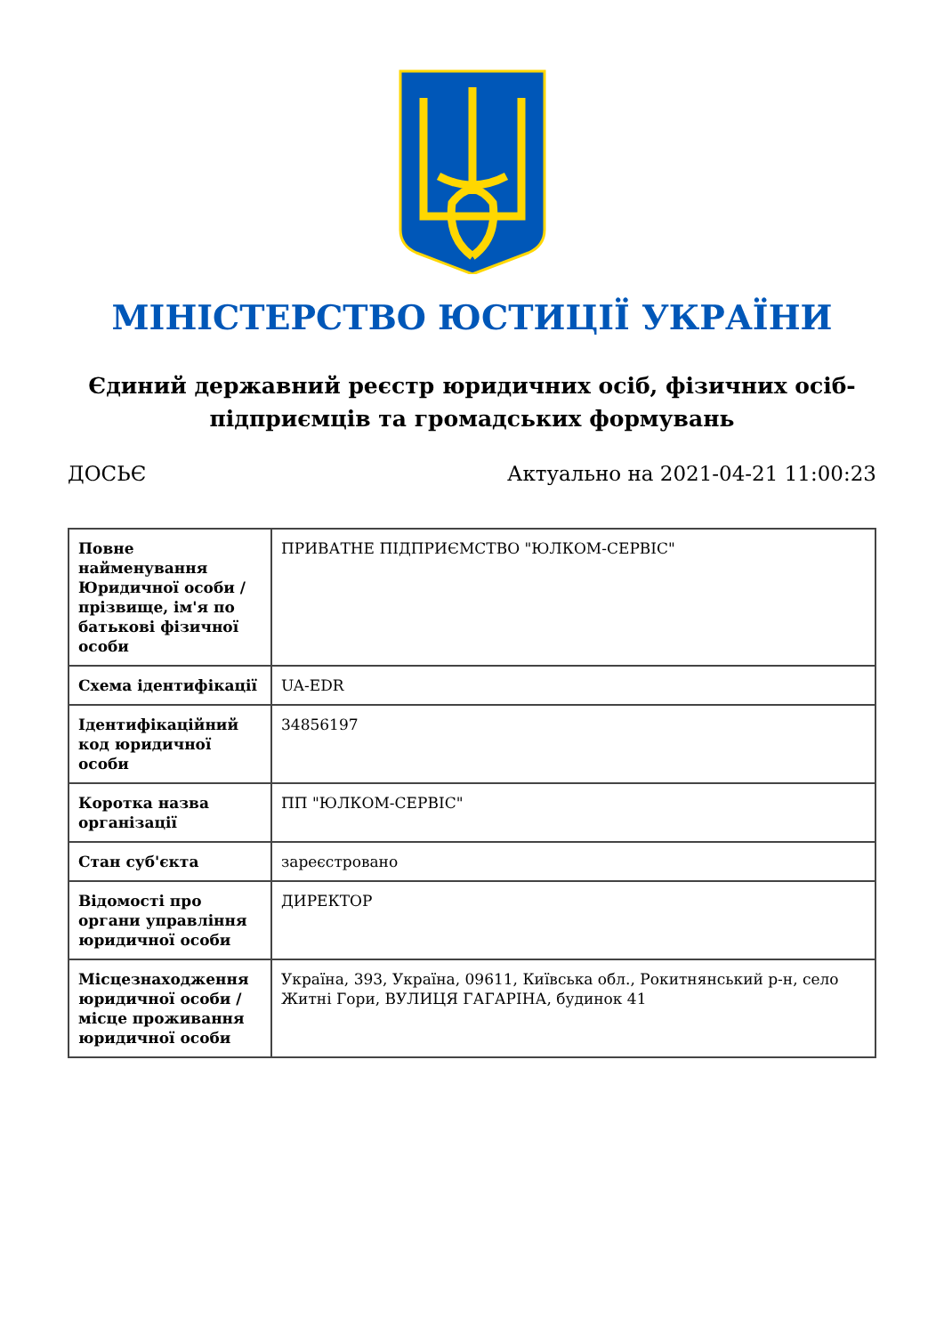МІНІСТЕРСТВО ЮСТИЦІЇ УКРАЇНИ
Єдиний державний реєстр юридичних осіб, фізичних осіб-підприємців та громадських формувань
ДОСЬЄ Актуально на 2021-04-21 11:00:23
| Повне найменування Юридичної особи / прізвище, ім'я по батькові фізичної особи | ПРИВАТНЕ ПІДПРИЄМСТВО "ЮЛКОМ-СЕРВІС" |
| Схема ідентифікації | UA-EDR |
| Ідентифікаційний код юридичної особи | 34856197 |
| Коротка назва організації | ПП "ЮЛКОМ-СЕРВІС" |
| Стан суб'єкта | зареєстровано |
| Відомості про органи управління юридичної особи | ДИРЕКТОР |
| Місцезнаходження юридичної особи / місце проживання юридичної особи | Україна, 393, Україна, 09611, Київська обл., Рокитнянський р-н, село Житні Гори, ВУЛИЦЯ ГАГАРІНА, будинок 41 |